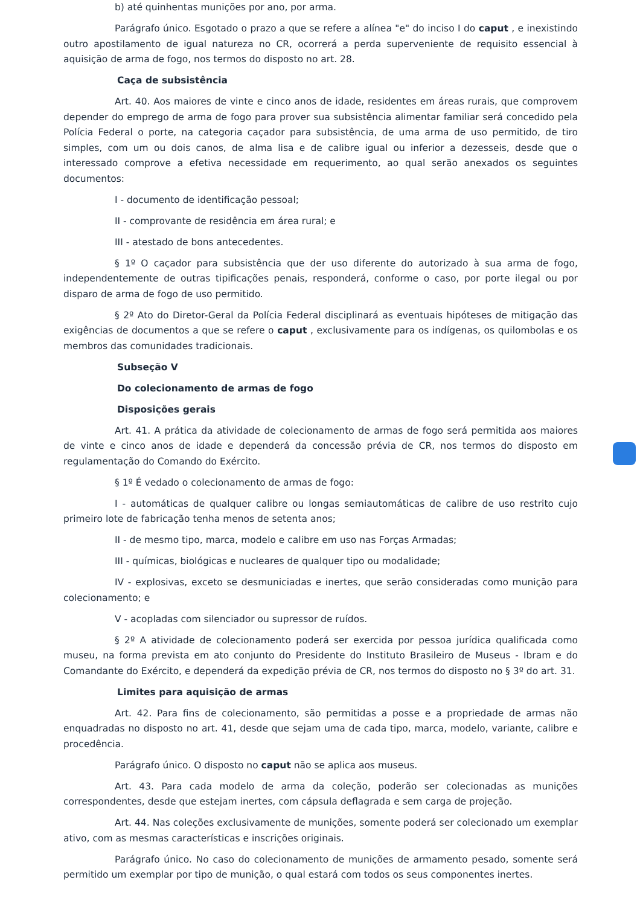b) até quinhentas munições por ano, por arma.
Parágrafo único. Esgotado o prazo a que se refere a alínea "e" do inciso I do caput , e inexistindo outro apostilamento de igual natureza no CR, ocorrerá a perda superveniente de requisito essencial à aquisição de arma de fogo, nos termos do disposto no art. 28.
Caça de subsistência
Art. 40. Aos maiores de vinte e cinco anos de idade, residentes em áreas rurais, que comprovem depender do emprego de arma de fogo para prover sua subsistência alimentar familiar será concedido pela Polícia Federal o porte, na categoria caçador para subsistência, de uma arma de uso permitido, de tiro simples, com um ou dois canos, de alma lisa e de calibre igual ou inferior a dezesseis, desde que o interessado comprove a efetiva necessidade em requerimento, ao qual serão anexados os seguintes documentos:
I - documento de identificação pessoal;
II - comprovante de residência em área rural; e
III - atestado de bons antecedentes.
§ 1º O caçador para subsistência que der uso diferente do autorizado à sua arma de fogo, independentemente de outras tipificações penais, responderá, conforme o caso, por porte ilegal ou por disparo de arma de fogo de uso permitido.
§ 2º Ato do Diretor-Geral da Polícia Federal disciplinará as eventuais hipóteses de mitigação das exigências de documentos a que se refere o caput , exclusivamente para os indígenas, os quilombolas e os membros das comunidades tradicionais.
Subseção V
Do colecionamento de armas de fogo
Disposições gerais
Art. 41. A prática da atividade de colecionamento de armas de fogo será permitida aos maiores de vinte e cinco anos de idade e dependerá da concessão prévia de CR, nos termos do disposto em regulamentação do Comando do Exército.
§ 1º É vedado o colecionamento de armas de fogo:
I - automáticas de qualquer calibre ou longas semiautomáticas de calibre de uso restrito cujo primeiro lote de fabricação tenha menos de setenta anos;
II - de mesmo tipo, marca, modelo e calibre em uso nas Forças Armadas;
III - químicas, biológicas e nucleares de qualquer tipo ou modalidade;
IV - explosivas, exceto se desmuniciadas e inertes, que serão consideradas como munição para colecionamento; e
V - acopladas com silenciador ou supressor de ruídos.
§ 2º A atividade de colecionamento poderá ser exercida por pessoa jurídica qualificada como museu, na forma prevista em ato conjunto do Presidente do Instituto Brasileiro de Museus - Ibram e do Comandante do Exército, e dependerá da expedição prévia de CR, nos termos do disposto no § 3º do art. 31.
Limites para aquisição de armas
Art. 42. Para fins de colecionamento, são permitidas a posse e a propriedade de armas não enquadradas no disposto no art. 41, desde que sejam uma de cada tipo, marca, modelo, variante, calibre e procedência.
Parágrafo único. O disposto no caput não se aplica aos museus.
Art. 43. Para cada modelo de arma da coleção, poderão ser colecionadas as munições correspondentes, desde que estejam inertes, com cápsula deflagrada e sem carga de projeção.
Art. 44. Nas coleções exclusivamente de munições, somente poderá ser colecionado um exemplar ativo, com as mesmas características e inscrições originais.
Parágrafo único. No caso do colecionamento de munições de armamento pesado, somente será permitido um exemplar por tipo de munição, o qual estará com todos os seus componentes inertes.